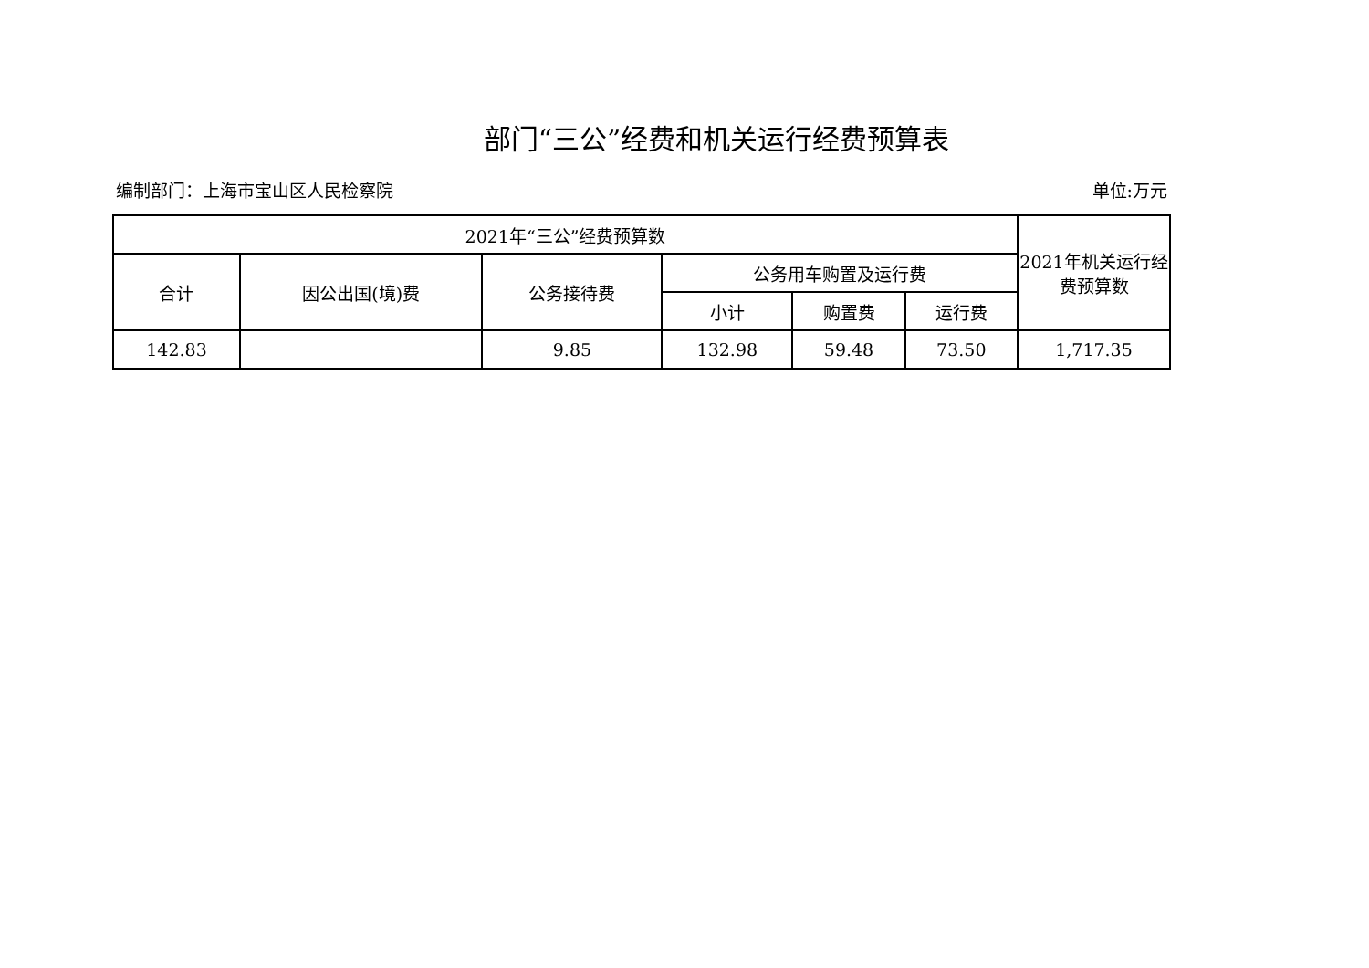部门“三公”经费和机关运行经费预算表
编制部门：上海市宝山区人民检察院 单位:万元
| 2021年“三公”经费预算数 | | | | | | 2021年机关运行经费预算数 |
| --- | --- | --- | --- | --- | --- | --- |
| 合计 | 因公出国(境)费 | 公务接待费 | 公务用车购置及运行费 | | | |
| | | | 小计 | 购置费 | 运行费 | |
| 142.83 | | 9.85 | 132.98 | 59.48 | 73.50 | 1,717.35 |